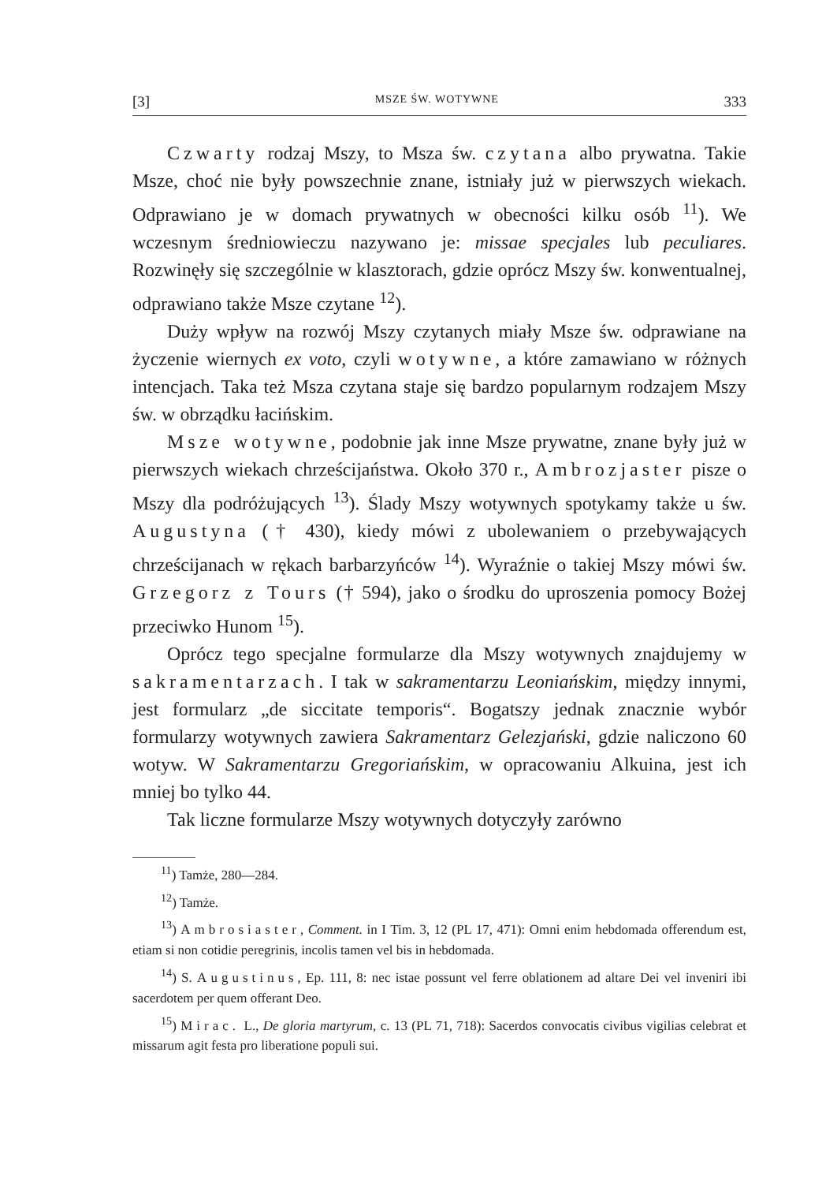[3] MSZE ŚW. WOTYWNE 333
Czwarty rodzaj Mszy, to Msza św. czytana albo prywatna. Takie Msze, choć nie były powszechnie znane, istniały już w pierwszych wiekach. Odprawiano je w domach prywatnych w obecności kilku osób <sup>11</sup>). We wczesnym średniowieczu nazywano je: missae specjales lub peculiares. Rozwinęły się szczególnie w klasztorach, gdzie oprócz Mszy św. konwentualnej, odprawiano także Msze czytane <sup>12</sup>).
Duży wpływ na rozwój Mszy czytanych miały Msze św. odprawiane na życzenie wiernych ex voto, czyli wotywne, a które zamawiano w różnych intencjach. Taka też Msza czytana staje się bardzo popularnym rodzajem Mszy św. w obrządku łacińskim.
Msze wotywne, podobnie jak inne Msze prywatne, znane były już w pierwszych wiekach chrześcijaństwa. Około 370 r., Ambrozjaster pisze o Mszy dla podróżujących <sup>13</sup>). Ślady Mszy wotywnych spotykamy także u św. Augustyna († 430), kiedy mówi z ubolewaniem o przebywających chrześcijanach w rękach barbarzyńców <sup>14</sup>). Wyraźnie o takiej Mszy mówi św. Grzegorz z Tours († 594), jako o środku do uproszenia pomocy Bożej przeciwko Hunom <sup>15</sup>).
Oprócz tego specjalne formularze dla Mszy wotywnych znajdujemy w sakramentarzach. I tak w sakramentarzu Leoniańskim, między innymi, jest formularz „de siccitate temporis“. Bogatszy jednak znacznie wybór formularzy wotywnych zawiera Sakramentarz Gelezjański, gdzie naliczono 60 wotyw. W Sakramentarzu Gregoriańskim, w opracowaniu Alkuina, jest ich mniej bo tylko 44.
Tak liczne formularze Mszy wotywnych dotyczyły zarówno
<sup>11</sup>) Tamże, 280—284.
<sup>12</sup>) Tamże.
<sup>13</sup>) Ambrosiaster, Comment. in I Tim. 3, 12 (PL 17, 471): Omni enim hebdomada offerendum est, etiam si non cotidie peregrinis, incolis tamen vel bis in hebdomada.
<sup>14</sup>) S. Augustinus, Ep. 111, 8: nec istae possunt vel ferre oblationem ad altare Dei vel inveniri ibi sacerdotem per quem offerant Deo.
<sup>15</sup>) Mirac. L., De gloria martyrum, c. 13 (PL 71, 718): Sacerdos convocatis civibus vigilias celebrat et missarum agit festa pro liberatione populi sui.